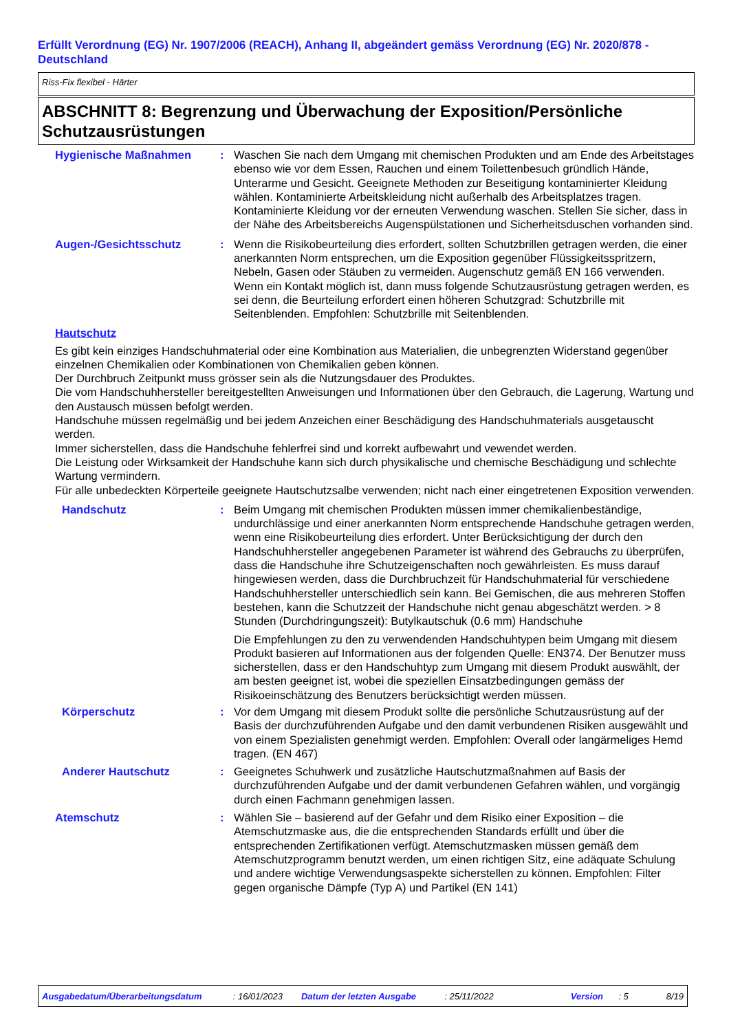Erfüllt Verordnung (EG) Nr. 1907/2006 (REACH), Anhang II, abgeändert gemäss Verordnung (EG) Nr. 2020/878 - Deutschland
Riss-Fix flexibel - Härter
ABSCHNITT 8: Begrenzung und Überwachung der Exposition/Persönliche Schutzausrüstungen
Hygienische Maßnahmen : Waschen Sie nach dem Umgang mit chemischen Produkten und am Ende des Arbeitstages ebenso wie vor dem Essen, Rauchen und einem Toilettenbesuch gründlich Hände, Unterarme und Gesicht. Geeignete Methoden zur Beseitigung kontaminierter Kleidung wählen. Kontaminierte Arbeitskleidung nicht außerhalb des Arbeitsplatzes tragen. Kontaminierte Kleidung vor der erneuten Verwendung waschen. Stellen Sie sicher, dass in der Nähe des Arbeitsbereichs Augenspülstationen und Sicherheitsduschen vorhanden sind.
Augen-/Gesichtsschutz : Wenn die Risikobeurteilung dies erfordert, sollten Schutzbrillen getragen werden, die einer anerkannten Norm entsprechen, um die Exposition gegenüber Flüssigkeitsspritzern, Nebeln, Gasen oder Stäuben zu vermeiden. Augenschutz gemäß EN 166 verwenden. Wenn ein Kontakt möglich ist, dann muss folgende Schutzausrüstung getragen werden, es sei denn, die Beurteilung erfordert einen höheren Schutzgrad: Schutzbrille mit Seitenblenden. Empfohlen: Schutzbrille mit Seitenblenden.
Hautschutz
Es gibt kein einziges Handschuhmaterial oder eine Kombination aus Materialien, die unbegrenzten Widerstand gegenüber einzelnen Chemikalien oder Kombinationen von Chemikalien geben können.
Der Durchbruch Zeitpunkt muss grösser sein als die Nutzungsdauer des Produktes.
Die vom Handschuhhersteller bereitgestellten Anweisungen und Informationen über den Gebrauch, die Lagerung, Wartung und den Austausch müssen befolgt werden.
Handschuhe müssen regelmäßig und bei jedem Anzeichen einer Beschädigung des Handschuhmaterials ausgetauscht werden.
Immer sicherstellen, dass die Handschuhe fehlerfrei sind und korrekt aufbewahrt und vewendet werden.
Die Leistung oder Wirksamkeit der Handschuhe kann sich durch physikalische und chemische Beschädigung und schlechte Wartung vermindern.
Für alle unbedeckten Körperteile geeignete Hautschutzsalbe verwenden; nicht nach einer eingetretenen Exposition verwenden.
Handschutz : Beim Umgang mit chemischen Produkten müssen immer chemikalienbeständige, undurchlässige und einer anerkannten Norm entsprechende Handschuhe getragen werden, wenn eine Risikobeurteilung dies erfordert. Unter Berücksichtigung der durch den Handschuhhersteller angegebenen Parameter ist während des Gebrauchs zu überprüfen, dass die Handschuhe ihre Schutzeigenschaften noch gewährleisten. Es muss darauf hingewiesen werden, dass die Durchbruchzeit für Handschuhmaterial für verschiedene Handschuhhersteller unterschiedlich sein kann. Bei Gemischen, die aus mehreren Stoffen bestehen, kann die Schutzzeit der Handschuhe nicht genau abgeschätzt werden. > 8 Stunden (Durchdringungszeit): Butylkautschuk (0.6 mm) Handschuhe
Die Empfehlungen zu den zu verwendenden Handschuhtypen beim Umgang mit diesem Produkt basieren auf Informationen aus der folgenden Quelle: EN374. Der Benutzer muss sicherstellen, dass er den Handschuhtyp zum Umgang mit diesem Produkt auswählt, der am besten geeignet ist, wobei die speziellen Einsatzbedingungen gemäss der Risikoeinschätzung des Benutzers berücksichtigt werden müssen.
Körperschutz : Vor dem Umgang mit diesem Produkt sollte die persönliche Schutzausrüstung auf der Basis der durchzuführenden Aufgabe und den damit verbundenen Risiken ausgewählt und von einem Spezialisten genehmigt werden. Empfohlen: Overall oder langärmeliges Hemd tragen. (EN 467)
Anderer Hautschutz : Geeignetes Schuhwerk und zusätzliche Hautschutzmaßnahmen auf Basis der durchzuführenden Aufgabe und der damit verbundenen Gefahren wählen, und vorgängig durch einen Fachmann genehmigen lassen.
Atemschutz : Wählen Sie – basierend auf der Gefahr und dem Risiko einer Exposition – die Atemschutzmaske aus, die die entsprechenden Standards erfüllt und über die entsprechenden Zertifikationen verfügt. Atemschutzmasken müssen gemäß dem Atemschutzprogramm benutzt werden, um einen richtigen Sitz, eine adäquate Schulung und andere wichtige Verwendungsaspekte sicherstellen zu können. Empfohlen: Filter gegen organische Dämpfe (Typ A) und Partikel (EN 141)
Ausgabedatum/Überarbeitungsdatum: 16/01/2023 Datum der letzten Ausgabe: 25/11/2022 Version: 5 8/19